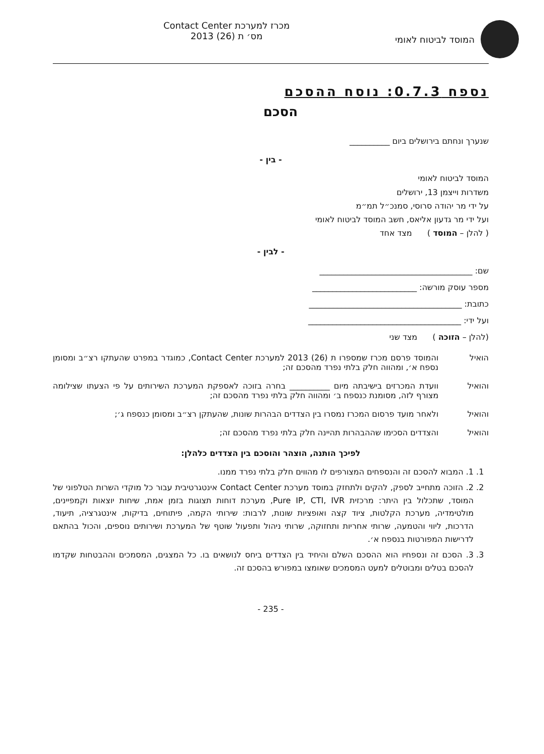המוסד לביטוח לאומי מכרז למערכת Contact Center
מס׳ ת (26) 2013
נספח 0.7.3: נוסח ההסכם
הסכם
שנערך ונחתם בירושלים ביום __________
- בין -
המוסד לביטוח לאומי
משדרות וייצמן 13, ירושלים
על ידי מר יהודה סרוסי, סמנכ״ל תמ״מ
ועל ידי מר גדעון אליאס, חשב המוסד לביטוח לאומי
( להלן – המוסד ) מצד אחד
- לבין -
שם: ______________________________________
מספר עוסק מורשה: __________________________
כתובת: ______________________________________
ועל ידי: ______________________________________
(להלן – הזוכה ) מצד שני
הואיל והמוסד פרסם מכרז שמספרו ת (26) 2013 למערכת Contact Center, כמוגדר במפרט שהעתקו רצ״ב ומסומן נספח א׳, ומהווה חלק בלתי נפרד מהסכם זה;
והואיל וועדת המכרזים בישיבתה מיום __________ בחרה בזוכה לאספקת המערכת השירותים על פי הצעתו שצילומה מצורף לזה, מסומנת כנספח ב׳ ומהווה חלק בלתי נפרד מהסכם זה;
והואיל ולאחר מועד פרסום המכרז נמסרו בין הצדדים הבהרות שונות, שהעתקן רצ״ב ומסומן כנספח ג׳;
והואיל והצדדים הסכימו שההבהרות תהיינה חלק בלתי נפרד מהסכם זה;
לפיכך הותנה, הוצהר והוסכם בין הצדדים כלהלן:
1. 1. המבוא להסכם זה והנספחים המצורפים לו מהווים חלק בלתי נפרד ממנו.
2. 2. הזוכה מתחייב לספק, להקים ולתחזק במוסד מערכת Contact Center אינטגרטיבית עבור כל מוקדי השרות הטלפוני של המוסד, שתכלול בין היתר: מרכזית Pure IP, CTI, IVR, מערכת דוחות תצוגות בזמן אמת, שיחות יוצאות וקמפיינים, מולטימדיה, מערכת הקלטות, ציוד קצה ואופציות שונות, לרבות: שירותי הקמה, פיתוחים, בדיקות, אינטגרציה, תיעוד, הדרכות, ליווי והטמעה, שרותי אחריות ותחזוקה, שרותי ניהול ותפעול שוטף של המערכת ושירותים נוספים, והכול בהתאם לדרישות המפורטות בנספח א׳.
3. 3. הסכם זה ונספחיו הוא ההסכם השלם והיחיד בין הצדדים ביחס לנושאים בו. כל המצגים, המסמכים וההבטחות שקדמו להסכם בטלים ומבוטלים למעט המסמכים שאומצו במפורש בהסכם זה.
- 235 -